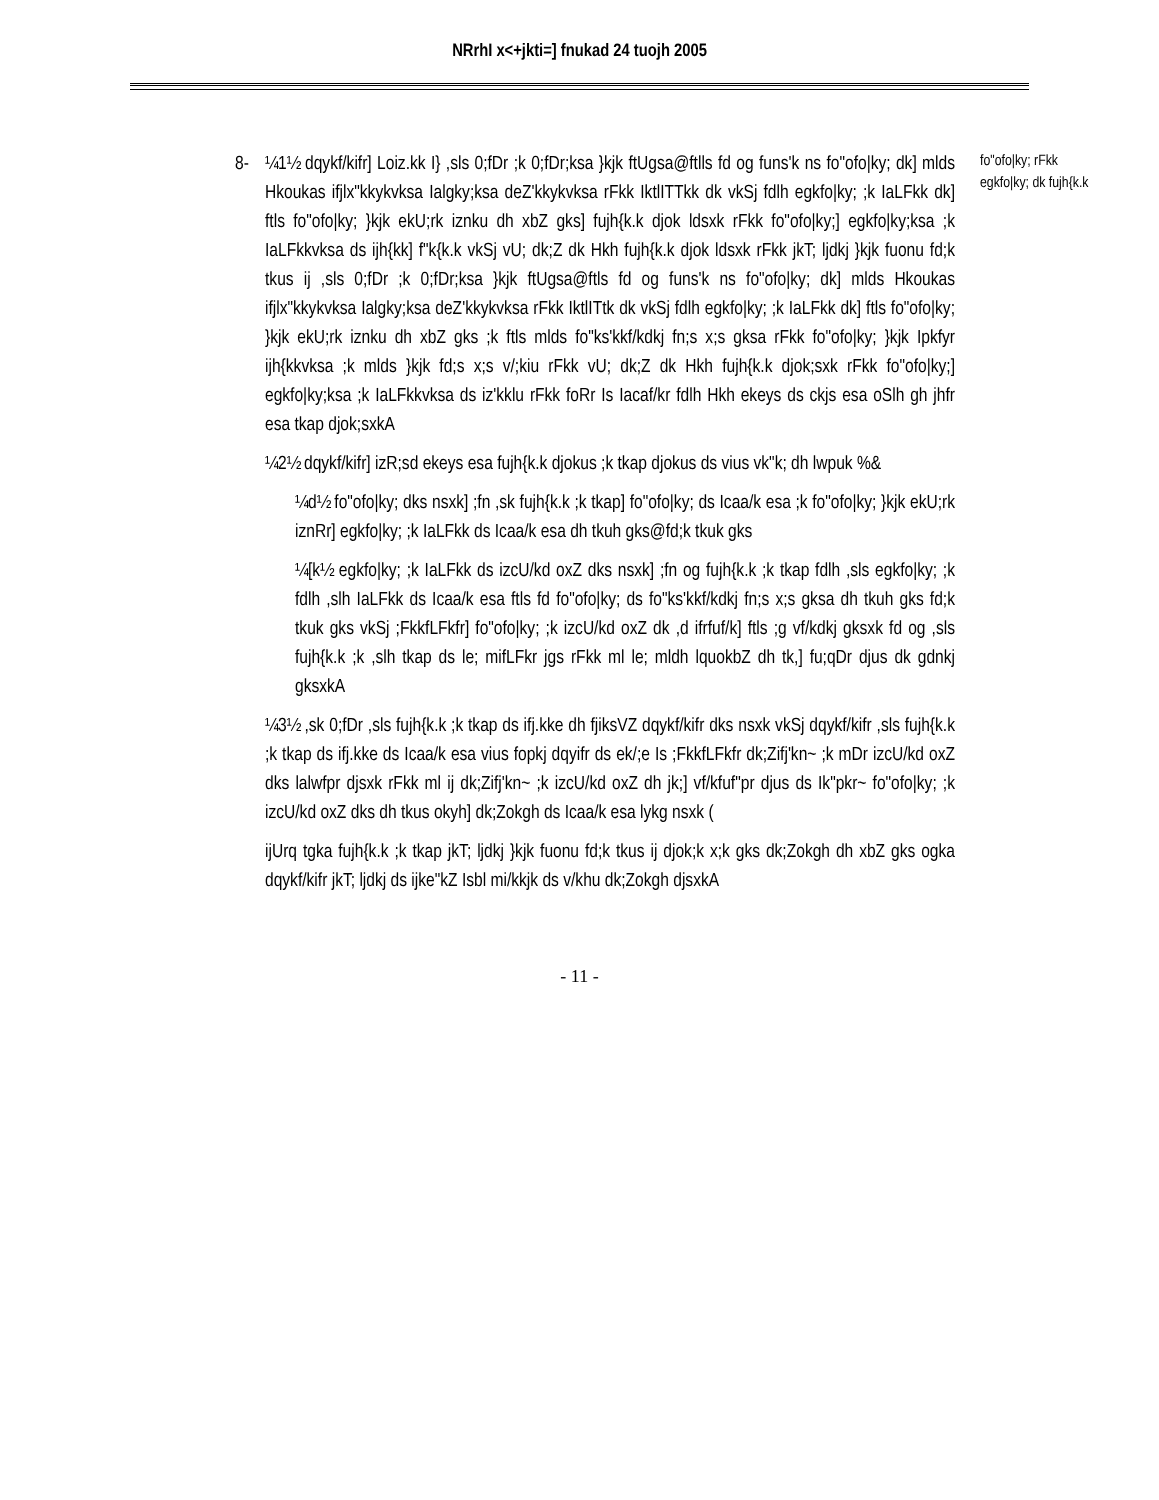NRrhI x<+jkti=] fnukad 24 tuojh 2005
8- ¼1½ dqykf/kifr] Loiz.kk I} ,sls 0;fDr ;k 0;fDr;ksa }kjk ftUgsa@ftlls fd og funs'k ns fo"ofo|ky; dk] mlds Hkoukas ifjlx"kkykvksa Ialgky;ksa deZ'kkykvksa rFkk IktlITTkk dk vkSj fdlh egkfo|ky; ;k IaLFkk dk] ftls fo"ofo|ky; }kjk ekU;rk iznku dh xbZ gks] fujh{k.k djok ldsxk rFkk fo"ofo|ky;] egkfo|ky;ksa ;k IaLFkkvksa ds ijh{kk] f"k{k.k vkSj vU; dk;Z dk Hkh fujh{k.k djok ldsxk rFkk jkT; ljdkj }kjk fuonu fd;k tkus ij ,sls 0;fDr ;k 0;fDr;ksa }kjk ftUgsa@ftls fd og funs'k ns fo"ofo|ky; dk] mlds Hkoukas ifjlx"kkykvksa Ialgky;ksa deZ'kkykvksa rFkk IktlITtk dk vkSj fdlh egkfo|ky; ;k IaLFkk dk] ftls fo"ofo|ky; }kjk ekU;rk iznku dh xbZ gks ;k ftls mlds fo"ks'kkf/kdkj fn;s x;s gksa rFkk fo"ofo|ky; }kjk Ipkfyr ijh{kkvksa ;k mlds }kjk fd;s x;s v/;kiu rFkk vU; dk;Z dk Hkh fujh{k.k djok;sxk rFkk fo"ofo|ky;] egkfo|ky;ksa ;k IaLFkkvksa ds iz'kklu rFkk foRr Is Iacaf/kr fdlh Hkh ekeys ds ckjs esa oSlh gh jhfr esa tkap djok;sxkA
¼2½ dqykf/kifr] izR;sd ekeys esa fujh{k.k djokus ;k tkap djokus ds vius vk"k; dh lwpuk %&
¼d½ fo"ofo|ky; dks nsxk] ;fn ,sk fujh{k.k ;k tkap] fo"ofo|ky; ds Icaa/k esa ;k fo"ofo|ky; }kjk ekU;rk iznRr] egkfo|ky; ;k IaLFkk ds Icaa/k esa dh tkuh gks@fd;k tkuk gks
¼[k½ egkfo|ky; ;k IaLFkk ds izcU/kd oxZ dks nsxk] ;fn og fujh{k.k ;k tkap fdlh ,sls egkfo|ky; ;k fdlh ,slh IaLFkk ds Icaa/k esa ftls fd fo"ofo|ky; ds fo"ks'kkf/kdkj fn;s x;s gksa dh tkuh gks fd;k tkuk gks vkSj ;FkkfLFkfr] fo"ofo|ky; ;k izcU/kd oxZ dk ,d ifrfuf/k] ftls ;g vf/kdkj gksxk fd og ,sls fujh{k.k ;k ,slh tkap ds le; mifLFkr jgs rFkk ml le; mldh lquokbZ dh tk,] fu;qDr djus dk gdnkj gksxkA
¼3½ ,sk 0;fDr ,sls fujh{k.k ;k tkap ds ifj.kke dh fjiksVZ dqykf/kifr dks nsxk vkSj dqykf/kifr ,sls fujh{k.k ;k tkap ds ifj.kke ds Icaa/k esa vius fopkj dqyifr ds ek/;e Is ;FkkfLFkfr dk;Zifj'kn~ ;k mDr izcU/kd oxZ dks lalwfpr djsxk rFkk ml ij dk;Zifj'kn~ ;k izcU/kd oxZ dh jk;] vf/kfuf"pr djus ds Ik"pkr~ fo"ofo|ky; ;k izcU/kd oxZ dks dh tkus okyh] dk;Zokgh ds Icaa/k esa lykg nsxk (
ijUrq tgka fujh{k.k ;k tkap jkT; ljdkj }kjk fuonu fd;k tkus ij djok;k x;k gks dk;Zokgh dh xbZ gks ogka dqykf/kifr jkT; ljdkj ds ijke"kZ Isbl mi/kkjk ds v/khu dk;Zokgh djsxkA
fo"ofo|ky; rFkk egkfo|ky; dk fujh{k.k
- 11 -